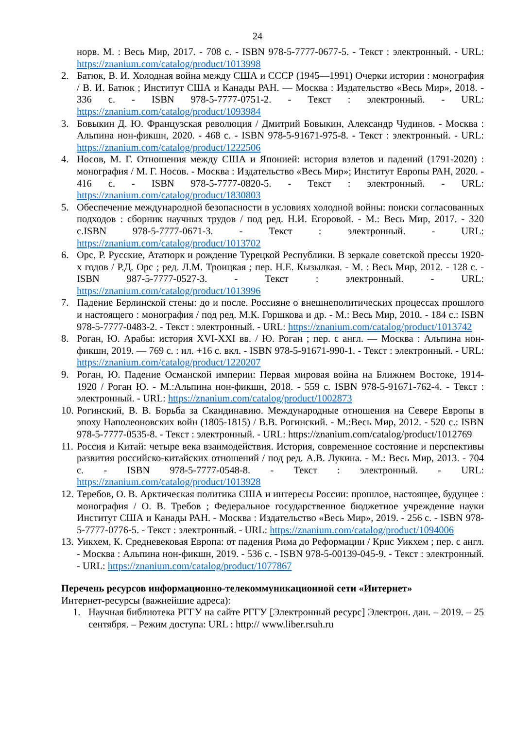24
норв. М. : Весь Мир, 2017. - 708 с. - ISBN 978-5-7777-0677-5. - Текст : электронный. - URL: https://znanium.com/catalog/product/1013998
2. Батюк, В. И. Холодная война между США и СССР (1945—1991) Очерки истории : монография / В. И. Батюк ; Институт США и Канады РАН. — Москва : Издательство «Весь Мир», 2018. - 336 с. - ISBN 978-5-7777-0751-2. - Текст : электронный. - URL: https://znanium.com/catalog/product/1093984
3. Бовыкин Д. Ю. Французская революция / Дмитрий Бовыкин, Александр Чудинов. - Москва : Альпина нон-фикшн, 2020. - 468 с. - ISBN 978-5-91671-975-8. - Текст : электронный. - URL: https://znanium.com/catalog/product/1222506
4. Носов, М. Г. Отношения между США и Японией: история взлетов и падений (1791-2020) : монография / М. Г. Носов. - Москва : Издательство «Весь Мир»; Институт Европы РАН, 2020. - 416 с. - ISBN 978-5-7777-0820-5. - Текст : электронный. - URL: https://znanium.com/catalog/product/1830803
5. Обеспечение международной безопасности в условиях холодной войны: поиски согласованных подходов : сборник научных трудов / под ред. Н.И. Егоровой. - М.: Весь Мир, 2017. - 320 с.ISBN 978-5-7777-0671-3. - Текст : электронный. - URL: https://znanium.com/catalog/product/1013702
6. Орс, Р. Русские, Ататюрк и рождение Турецкой Республики. В зеркале советской прессы 1920-х годов / Р.Д. Орс ; ред. Л.М. Троицкая ; пер. Н.Е. Кызылкая. - М. : Весь Мир, 2012. - 128 с. - ISBN 987-5-7777-0527-3. - Текст : электронный. - URL: https://znanium.com/catalog/product/1013996
7. Падение Берлинской стены: до и после. Россияне о внешнеполитических процессах прошлого и настоящего : монография / под ред. М.К. Горшкова и др. - М.: Весь Мир, 2010. - 184 с.: ISBN 978-5-7777-0483-2. - Текст : электронный. - URL: https://znanium.com/catalog/product/1013742
8. Роган, Ю. Арабы: история XVI-XXI вв. / Ю. Роган ; пер. с англ. — Москва : Альпина нон-фикшн, 2019. — 769 с. : ил. +16 с. вкл. - ISBN 978-5-91671-990-1. - Текст : электронный. - URL: https://znanium.com/catalog/product/1220207
9. Роган, Ю. Падение Османской империи: Первая мировая война на Ближнем Востоке, 1914-1920 / Роган Ю. - М.:Альпина нон-фикшн, 2018. - 559 с. ISBN 978-5-91671-762-4. - Текст : электронный. - URL: https://znanium.com/catalog/product/1002873
10. Рогинский, В. В. Борьба за Скандинавию. Международные отношения на Севере Европы в эпоху Наполеоновских войн (1805-1815) / В.В. Рогинский. - М.:Весь Мир, 2012. - 520 с.: ISBN 978-5-7777-0535-8. - Текст : электронный. - URL: https://znanium.com/catalog/product/1012769
11. Россия и Китай: четыре века взаимодействия. История, современное состояние и перспективы развития российско-китайских отношений / под ред. А.В. Лукина. - М.: Весь Мир, 2013. - 704 с. - ISBN 978-5-7777-0548-8. - Текст : электронный. - URL: https://znanium.com/catalog/product/1013928
12. Теребов, О. В. Арктическая политика США и интересы России: прошлое, настоящее, будущее : монография / О. В. Требов ; Федеральное государственное бюджетное учреждение науки Институт США и Канады РАН. - Москва : Издательство «Весь Мир», 2019. - 256 с. - ISBN 978-5-7777-0776-5. - Текст : электронный. - URL: https://znanium.com/catalog/product/1094006
13. Уикхем, К. Средневековая Европа: от падения Рима до Реформации / Крис Уикхем ; пер. с англ. - Москва : Альпина нон-фикшн, 2019. - 536 с. - ISBN 978-5-00139-045-9. - Текст : электронный. - URL: https://znanium.com/catalog/product/1077867
Перечень ресурсов информационно-телекоммуникационной сети «Интернет»
Интернет-ресурсы (важнейшие адреса):
1. Научная библиотека РГГУ на сайте РГГУ [Электронный ресурс] Электрон. дан. – 2019. – 25 сентября. – Режим доступа: URL : http:// www.liber.rsuh.ru